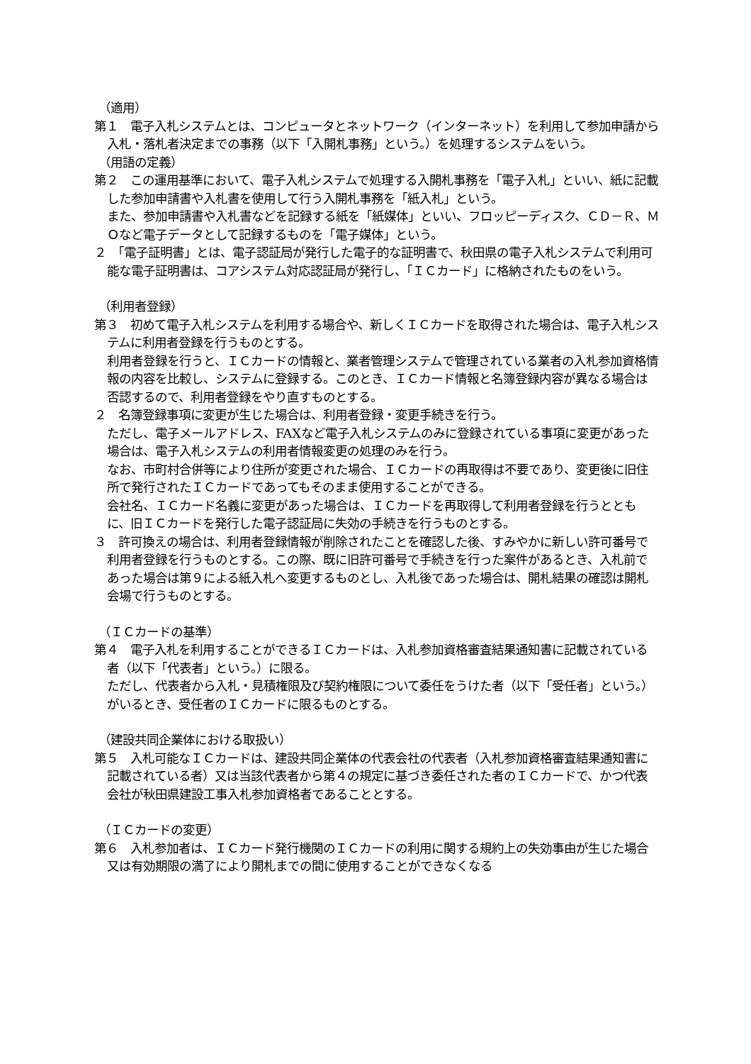（適用）
第１　電子入札システムとは、コンピュータとネットワーク（インターネット）を利用して参加申請から入札・落札者決定までの事務（以下「入開札事務」という。）を処理するシステムをいう。
（用語の定義）
第２　この運用基準において、電子入札システムで処理する入開札事務を「電子入札」といい、紙に記載した参加申請書や入札書を使用して行う入開札事務を「紙入札」という。
また、参加申請書や入札書などを記録する紙を「紙媒体」といい、フロッピーディスク、ＣＤ－Ｒ、ＭＯなど電子データとして記録するものを「電子媒体」という。
２　「電子証明書」とは、電子認証局が発行した電子的な証明書で、秋田県の電子入札システムで利用可能な電子証明書は、コアシステム対応認証局が発行し、「ＩＣカード」に格納されたものをいう。
（利用者登録）
第３　初めて電子入札システムを利用する場合や、新しくＩＣカードを取得された場合は、電子入札システムに利用者登録を行うものとする。
利用者登録を行うと、ＩＣカードの情報と、業者管理システムで管理されている業者の入札参加資格情報の内容を比較し、システムに登録する。このとき、ＩＣカード情報と名簿登録内容が異なる場合は否認するので、利用者登録をやり直すものとする。
２　名簿登録事項に変更が生じた場合は、利用者登録・変更手続きを行う。
ただし、電子メールアドレス、FAXなど電子入札システムのみに登録されている事項に変更があった場合は、電子入札システムの利用者情報変更の処理のみを行う。
なお、市町村合併等により住所が変更された場合、ＩＣカードの再取得は不要であり、変更後に旧住所で発行されたＩＣカードであってもそのまま使用することができる。
会社名、ＩＣカード名義に変更があった場合は、ＩＣカードを再取得して利用者登録を行うとともに、旧ＩＣカードを発行した電子認証局に失効の手続きを行うものとする。
３　許可換えの場合は、利用者登録情報が削除されたことを確認した後、すみやかに新しい許可番号で利用者登録を行うものとする。この際、既に旧許可番号で手続きを行った案件があるとき、入札前であった場合は第９による紙入札へ変更するものとし、入札後であった場合は、開札結果の確認は開札会場で行うものとする。
（ＩＣカードの基準）
第４　電子入札を利用することができるＩＣカードは、入札参加資格審査結果通知書に記載されている者（以下「代表者」という。）に限る。
ただし、代表者から入札・見積権限及び契約権限について委任をうけた者（以下「受任者」という。）がいるとき、受任者のＩＣカードに限るものとする。
（建設共同企業体における取扱い）
第５　入札可能なＩＣカードは、建設共同企業体の代表会社の代表者（入札参加資格審査結果通知書に記載されている者）又は当該代表者から第４の規定に基づき委任された者のＩＣカードで、かつ代表会社が秋田県建設工事入札参加資格者であることとする。
（ＩＣカードの変更）
第６　入札参加者は、ＩＣカード発行機関のＩＣカードの利用に関する規約上の失効事由が生じた場合又は有効期限の満了により開札までの間に使用することができなくなる